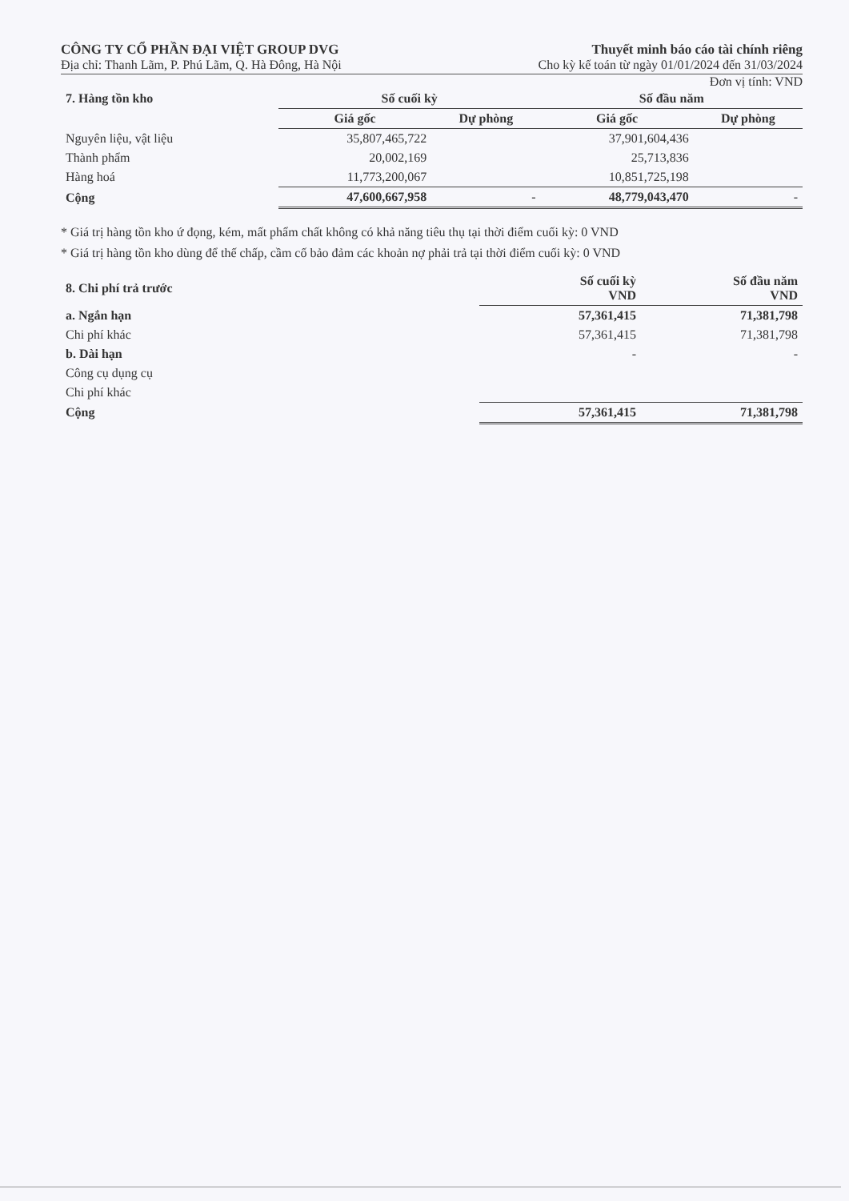CÔNG TY CỔ PHẦN ĐẠI VIỆT GROUP DVG
Địa chỉ: Thanh Lãm, P. Phú Lãm, Q. Hà Đông, Hà Nội
Thuyết minh báo cáo tài chính riêng
Cho kỳ kế toán từ ngày 01/01/2024 đến 31/03/2024
Đơn vị tính: VND
| 7. Hàng tồn kho | Số cuối kỳ | | Số đầu năm | |
| --- | --- | --- | --- | --- |
| | Giá gốc | Dự phòng | Giá gốc | Dự phòng |
| Nguyên liệu, vật liệu | 35,807,465,722 | | 37,901,604,436 | |
| Thành phẩm | 20,002,169 | | 25,713,836 | |
| Hàng hoá | 11,773,200,067 | | 10,851,725,198 | |
| Cộng | 47,600,667,958 | - | 48,779,043,470 | - |
* Giá trị hàng tồn kho ứ đọng, kém, mất phẩm chất không có khả năng tiêu thụ tại thời điểm cuối kỳ: 0 VND
* Giá trị hàng tồn kho dùng để thế chấp, cầm cố bảo đảm các khoản nợ phải trả tại thời điểm cuối kỳ: 0 VND
| 8. Chi phí trả trước | Số cuối kỳ VND | Số đầu năm VND |
| --- | --- | --- |
| a. Ngắn hạn | 57,361,415 | 71,381,798 |
| Chi phí khác | 57,361,415 | 71,381,798 |
| b. Dài hạn | - | - |
| Công cụ dụng cụ | | |
| Chi phí khác | | |
| Cộng | 57,361,415 | 71,381,798 |